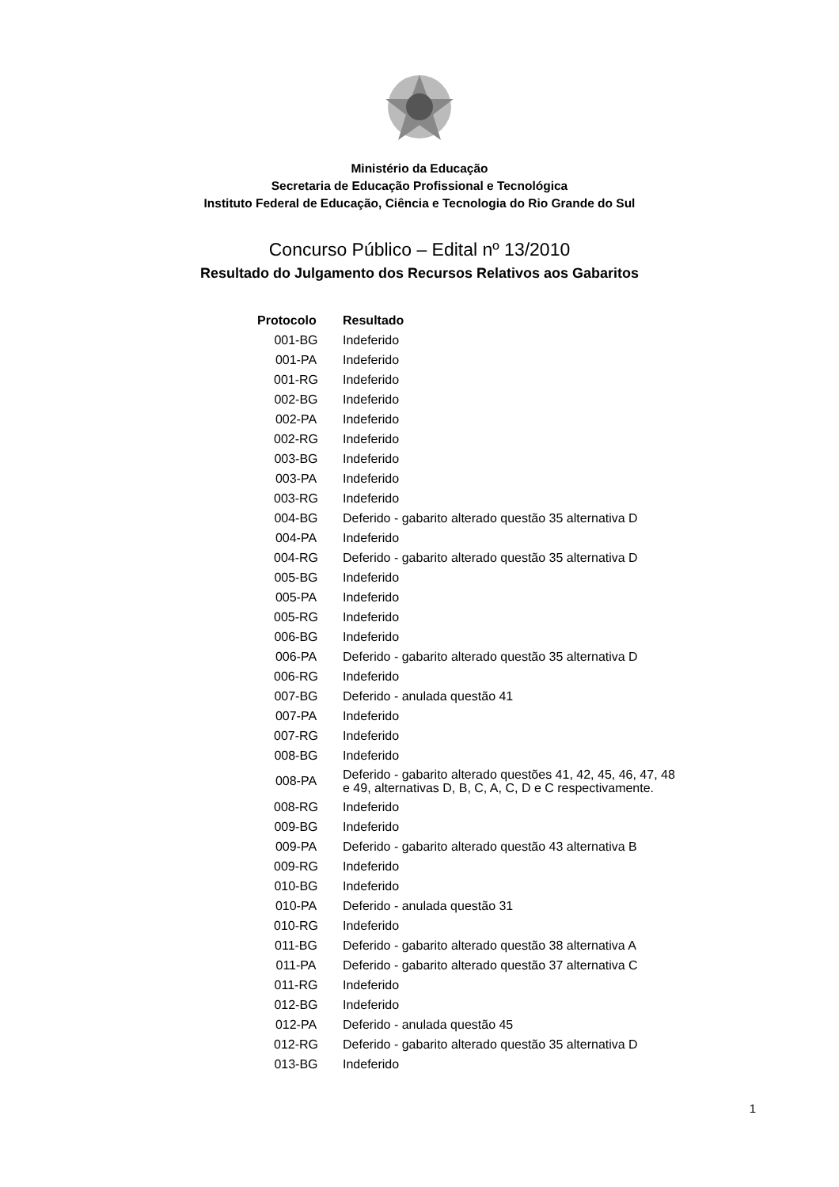Ministério da Educação
Secretaria de Educação Profissional e Tecnológica
Instituto Federal de Educação, Ciência e Tecnologia do Rio Grande do Sul
Concurso Público – Edital nº 13/2010
Resultado do Julgamento dos Recursos Relativos aos Gabaritos
| Protocolo | Resultado |
| --- | --- |
| 001-BG | Indeferido |
| 001-PA | Indeferido |
| 001-RG | Indeferido |
| 002-BG | Indeferido |
| 002-PA | Indeferido |
| 002-RG | Indeferido |
| 003-BG | Indeferido |
| 003-PA | Indeferido |
| 003-RG | Indeferido |
| 004-BG | Deferido - gabarito alterado questão 35 alternativa D |
| 004-PA | Indeferido |
| 004-RG | Deferido - gabarito alterado questão 35 alternativa D |
| 005-BG | Indeferido |
| 005-PA | Indeferido |
| 005-RG | Indeferido |
| 006-BG | Indeferido |
| 006-PA | Deferido - gabarito alterado questão 35 alternativa D |
| 006-RG | Indeferido |
| 007-BG | Deferido - anulada questão 41 |
| 007-PA | Indeferido |
| 007-RG | Indeferido |
| 008-BG | Indeferido |
| 008-PA | Deferido - gabarito alterado questões 41, 42, 45, 46, 47, 48 e 49, alternativas D, B, C, A, C, D e C respectivamente. |
| 008-RG | Indeferido |
| 009-BG | Indeferido |
| 009-PA | Deferido - gabarito alterado questão 43 alternativa B |
| 009-RG | Indeferido |
| 010-BG | Indeferido |
| 010-PA | Deferido - anulada questão 31 |
| 010-RG | Indeferido |
| 011-BG | Deferido - gabarito alterado questão 38 alternativa A |
| 011-PA | Deferido - gabarito alterado questão 37 alternativa C |
| 011-RG | Indeferido |
| 012-BG | Indeferido |
| 012-PA | Deferido - anulada questão 45 |
| 012-RG | Deferido - gabarito alterado questão 35 alternativa D |
| 013-BG | Indeferido |
1